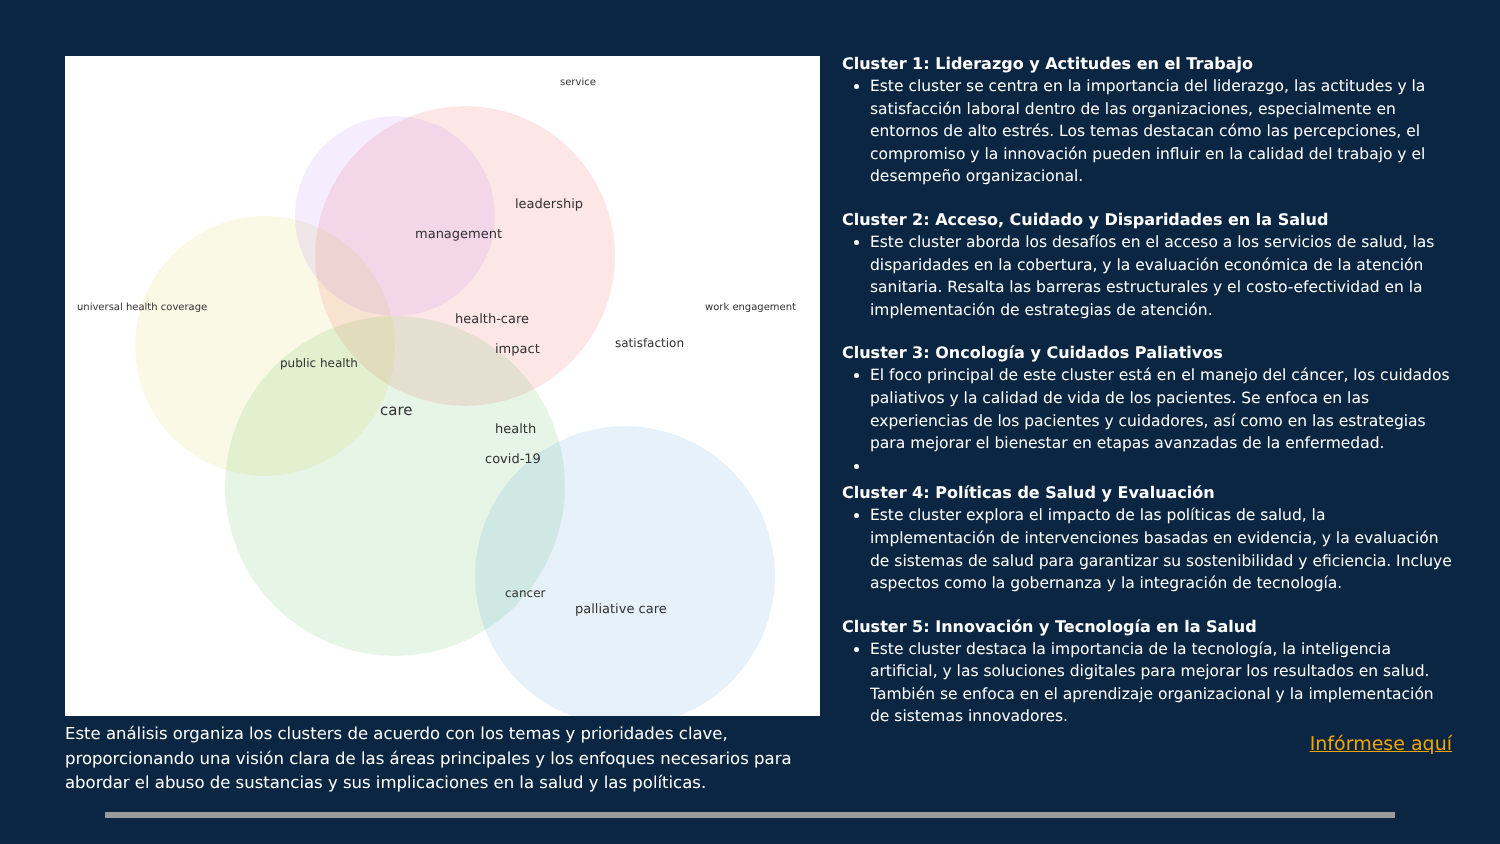service
leadership
management
health-care
impact
care
health
covid-19
palliative care
cancer
universal health coverage
public health
satisfaction
work engagement
Este análisis organiza los clusters de acuerdo con los temas y prioridades clave, proporcionando una visión clara de las áreas principales y los enfoques necesarios para abordar el abuso de sustancias y sus implicaciones en la salud y las políticas.
Cluster 1: Liderazgo y Actitudes en el Trabajo
Este cluster se centra en la importancia del liderazgo, las actitudes y la satisfacción laboral dentro de las organizaciones, especialmente en entornos de alto estrés. Los temas destacan cómo las percepciones, el compromiso y la innovación pueden influir en la calidad del trabajo y el desempeño organizacional.
Cluster 2: Acceso, Cuidado y Disparidades en la Salud
Este cluster aborda los desafíos en el acceso a los servicios de salud, las disparidades en la cobertura, y la evaluación económica de la atención sanitaria. Resalta las barreras estructurales y el costo-efectividad en la implementación de estrategias de atención.
Cluster 3: Oncología y Cuidados Paliativos
El foco principal de este cluster está en el manejo del cáncer, los cuidados paliativos y la calidad de vida de los pacientes. Se enfoca en las experiencias de los pacientes y cuidadores, así como en las estrategias para mejorar el bienestar en etapas avanzadas de la enfermedad.
Cluster 4: Políticas de Salud y Evaluación
Este cluster explora el impacto de las políticas de salud, la implementación de intervenciones basadas en evidencia, y la evaluación de sistemas de salud para garantizar su sostenibilidad y eficiencia. Incluye aspectos como la gobernanza y la integración de tecnología.
Cluster 5: Innovación y Tecnología en la Salud
Este cluster destaca la importancia de la tecnología, la inteligencia artificial, y las soluciones digitales para mejorar los resultados en salud. También se enfoca en el aprendizaje organizacional y la implementación de sistemas innovadores.
Infórmese aquí